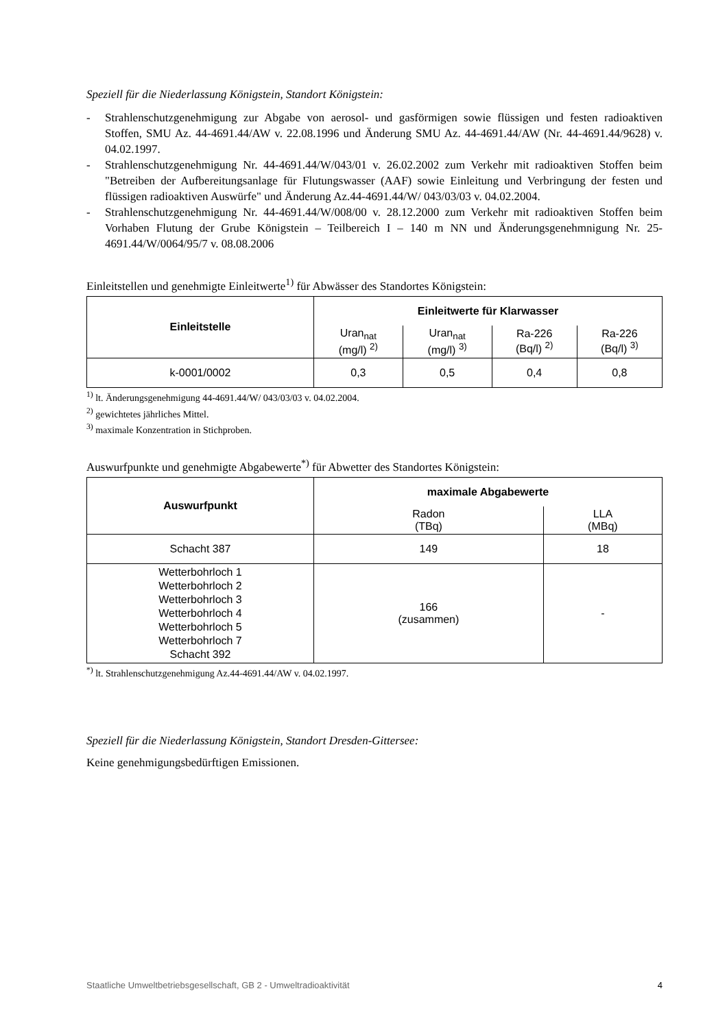Speziell für die Niederlassung Königstein, Standort Königstein:
- Strahlenschutzgenehmigung zur Abgabe von aerosol- und gasförmigen sowie flüssigen und festen radioaktiven Stoffen, SMU Az. 44-4691.44/AW v. 22.08.1996 und Änderung SMU Az. 44-4691.44/AW (Nr. 44-4691.44/9628) v. 04.02.1997.
- Strahlenschutzgenehmigung Nr. 44-4691.44/W/043/01 v. 26.02.2002 zum Verkehr mit radioaktiven Stoffen beim "Betreiben der Aufbereitungsanlage für Flutungswasser (AAF) sowie Einleitung und Verbringung der festen und flüssigen radioaktiven Auswürfe" und Änderung Az.44-4691.44/W/ 043/03/03 v. 04.02.2004.
- Strahlenschutzgenehmigung Nr. 44-4691.44/W/008/00 v. 28.12.2000 zum Verkehr mit radioaktiven Stoffen beim Vorhaben Flutung der Grube Königstein – Teilbereich I – 140 m NN und Änderungsgenehmnigung Nr. 25-4691.44/W/0064/95/7 v. 08.08.2006
Einleitstellen und genehmigte Einleitwerte<sup>1)</sup> für Abwässer des Standortes Königstein:
| Einleitstelle | Einleitwerte für Klarwasser | | | |
| --- | --- | --- | --- | --- |
| | Uran<sub>nat</sub> (mg/l) <sup>2)</sup> | Uran<sub>nat</sub> (mg/l) <sup>3)</sup> | Ra-226 (Bq/l) <sup>2)</sup> | Ra-226 (Bq/l) <sup>3)</sup> |
| k-0001/0002 | 0,3 | 0,5 | 0,4 | 0,8 |
<sup>1)</sup> lt. Änderungsgenehmigung 44-4691.44/W/ 043/03/03 v. 04.02.2004.
<sup>2)</sup> gewichtetes jährliches Mittel.
<sup>3)</sup> maximale Konzentration in Stichproben.
Auswurfpunkte und genehmigte Abgabewerte<sup>*)</sup> für Abwetter des Standortes Königstein:
| Auswurfpunkt | maximale Abgabewerte | |
| --- | --- | --- |
| | Radon (TBq) | LLA (MBq) |
| Schacht 387 | 149 | 18 |
| Wetterbohrloch 1 Wetterbohrloch 2 Wetterbohrloch 3 Wetterbohrloch 4 Wetterbohrloch 5 Wetterbohrloch 7 Schacht 392 | 166 (zusammen) | - |
<sup>*)</sup> lt. Strahlenschutzgenehmigung Az.44-4691.44/AW v. 04.02.1997.
Speziell für die Niederlassung Königstein, Standort Dresden-Gittersee:
Keine genehmigungsbedürftigen Emissionen.
Staatliche Umweltbetriebsgesellschaft, GB 2 - Umweltradioaktivität 4